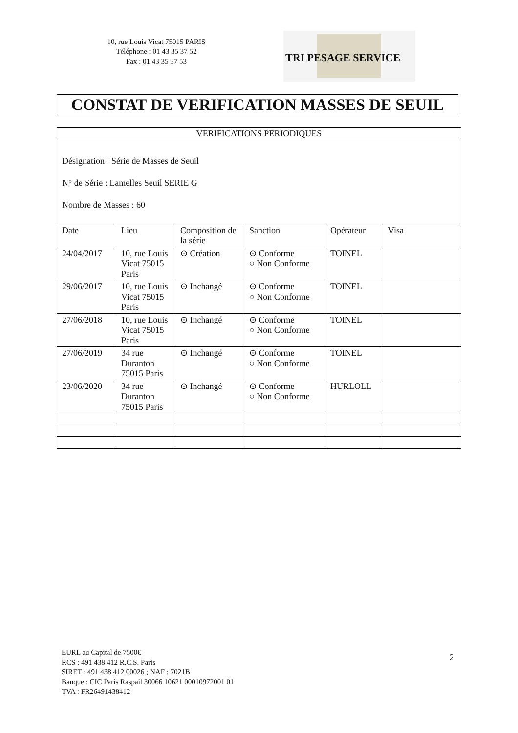10, rue Louis Vicat 75015 PARIS
Téléphone : 01 43 35 37 52
Fax : 01 43 35 37 53
TRI PESAGE SERVICE
CONSTAT DE VERIFICATION MASSES DE SEUIL
| VERIFICATIONS PERIODIQUES | | | | | |
| --- | --- | --- | --- | --- | --- |
| Désignation : Série de Masses de Seuil N° de Série : Lamelles Seuil SERIE G Nombre de Masses : 60 | | | | | |
| Date | Lieu | Composition de la série | Sanction | Opérateur | Visa |
| 24/04/2017 | 10, rue Louis Vicat 75015 Paris | ⊙ Création | ⊙ Conforme ○ Non Conforme | TOINEL | |
| 29/06/2017 | 10, rue Louis Vicat 75015 Paris | ⊙ Inchangé | ⊙ Conforme ○ Non Conforme | TOINEL | |
| 27/06/2018 | 10, rue Louis Vicat 75015 Paris | ⊙ Inchangé | ⊙ Conforme ○ Non Conforme | TOINEL | |
| 27/06/2019 | 34 rue Duranton 75015 Paris | ⊙ Inchangé | ⊙ Conforme ○ Non Conforme | TOINEL | |
| 23/06/2020 | 34 rue Duranton 75015 Paris | ⊙ Inchangé | ⊙ Conforme ○ Non Conforme | HURLOLL | |
EURL au Capital de 7500€
RCS : 491 438 412 R.C.S. Paris
SIRET : 491 438 412 00026 ; NAF : 7021B
Banque : CIC Paris Raspail 30066 10621 00010972001 01
TVA : FR26491438412
2